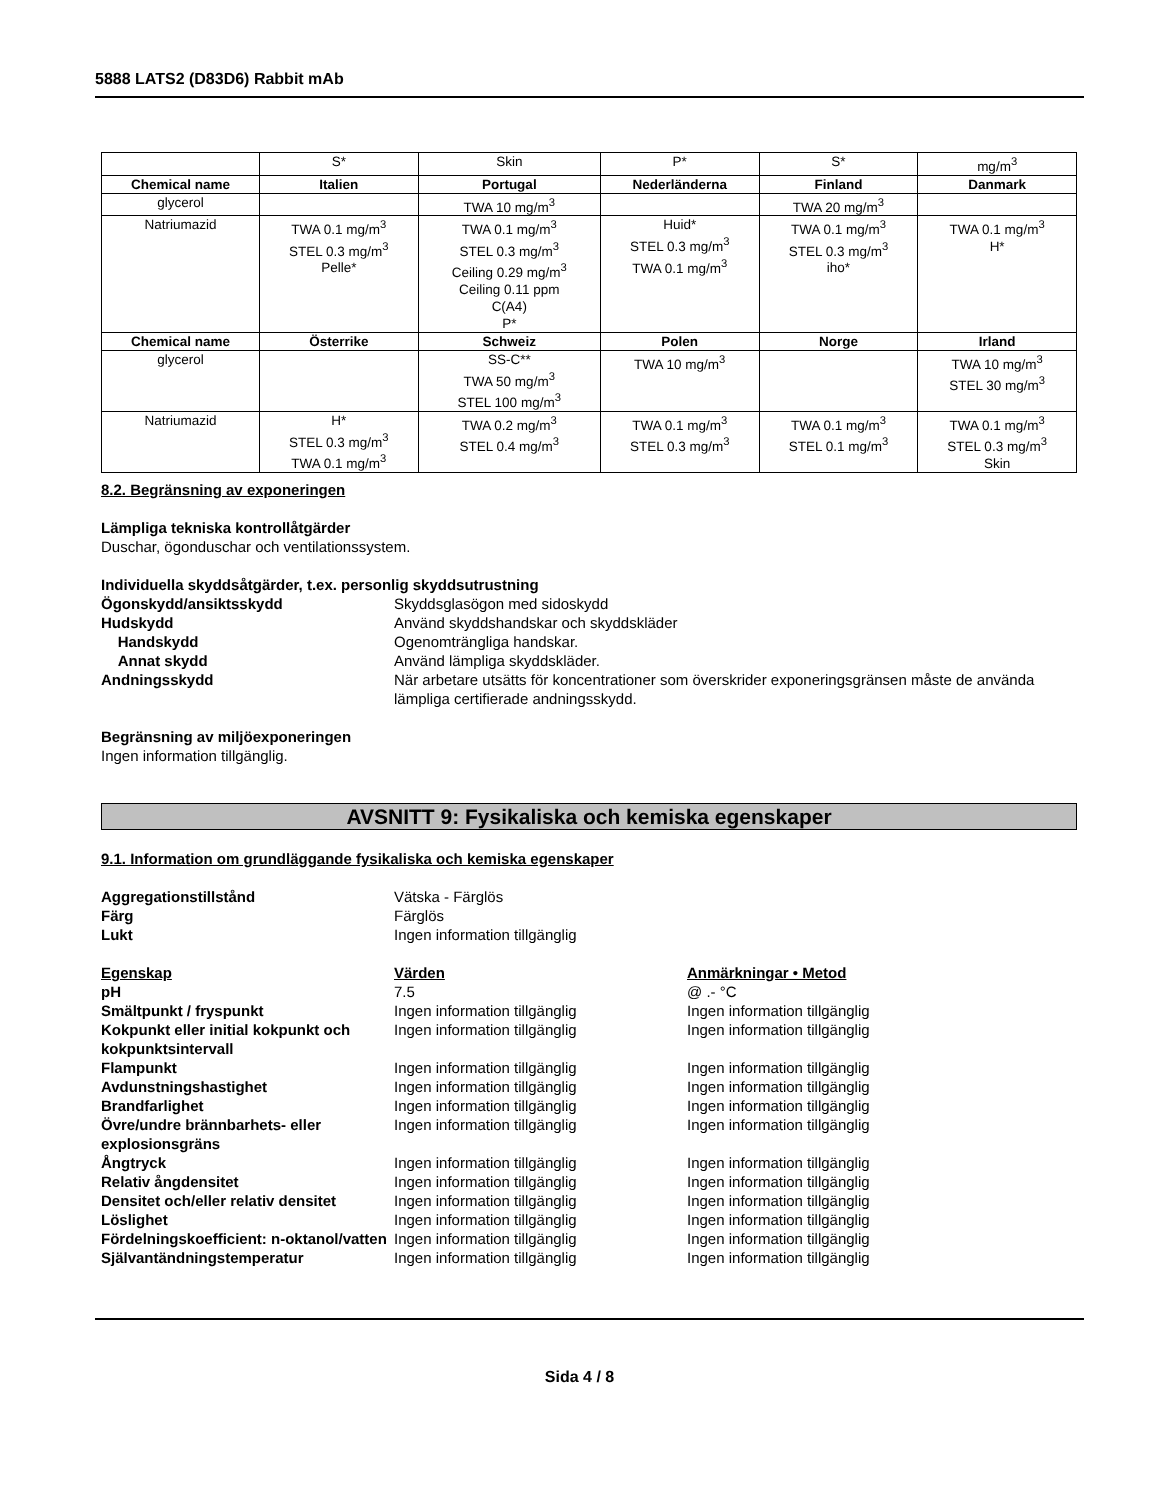5888 LATS2 (D83D6) Rabbit mAb
| | S* | Skin | P* | S* | mg/m<sup>3</sup> |
| Chemical name | Italien | Portugal | Nederländerna | Finland | Danmark |
| glycerol | | TWA 10 mg/m<sup>3</sup> | | TWA 20 mg/m<sup>3</sup> | |
| Natriumazid | TWA 0.1 mg/m<sup>3</sup> STEL 0.3 mg/m<sup>3</sup> Pelle* | TWA 0.1 mg/m<sup>3</sup> STEL 0.3 mg/m<sup>3</sup> Ceiling 0.29 mg/m<sup>3</sup> Ceiling 0.11 ppm C(A4) P* | Huid* STEL 0.3 mg/m<sup>3</sup> TWA 0.1 mg/m<sup>3</sup> | TWA 0.1 mg/m<sup>3</sup> STEL 0.3 mg/m<sup>3</sup> iho* | TWA 0.1 mg/m<sup>3</sup> H* |
| Chemical name | Österrike | Schweiz | Polen | Norge | Irland |
| glycerol | | SS-C** TWA 50 mg/m<sup>3</sup> STEL 100 mg/m<sup>3</sup> | TWA 10 mg/m<sup>3</sup> | | TWA 10 mg/m<sup>3</sup> STEL 30 mg/m<sup>3</sup> |
| Natriumazid | H* STEL 0.3 mg/m<sup>3</sup> TWA 0.1 mg/m<sup>3</sup> | TWA 0.2 mg/m<sup>3</sup> STEL 0.4 mg/m<sup>3</sup> | TWA 0.1 mg/m<sup>3</sup> STEL 0.3 mg/m<sup>3</sup> | TWA 0.1 mg/m<sup>3</sup> STEL 0.1 mg/m<sup>3</sup> | TWA 0.1 mg/m<sup>3</sup> STEL 0.3 mg/m<sup>3</sup> Skin |
8.2. Begränsning av exponeringen
Lämpliga tekniska kontrollåtgärder
Duschar, ögonduschar och ventilationssystem.
Individuella skyddsåtgärder, t.ex. personlig skyddsutrustning
Ögonskydd/ansiktsskydd Skyddsglasögon med sidoskydd
Hudskydd Använd skyddshandskar och skyddskläder
Handskydd Ogenomträngliga handskar.
Annat skydd Använd lämpliga skyddskläder.
Andningsskydd När arbetare utsätts för koncentrationer som överskrider exponeringsgränsen måste de använda lämpliga certifierade andningsskydd.
Begränsning av miljöexponeringen
Ingen information tillgänglig.
AVSNITT 9: Fysikaliska och kemiska egenskaper
9.1. Information om grundläggande fysikaliska och kemiska egenskaper
Aggregationstillstånd Vätska - Färglös
Färg Färglös
Lukt Ingen information tillgänglig
Egenskap Värden Anmärkningar • Metod
pH 7.5 @ .- °C
Smältpunkt / fryspunkt Ingen information tillgänglig Ingen information tillgänglig
Kokpunkt eller initial kokpunkt och kokpunktsintervall
Ingen information tillgänglig Ingen information tillgänglig
Flampunkt Ingen information tillgänglig Ingen information tillgänglig
Avdunstningshastighet Ingen information tillgänglig Ingen information tillgänglig
Brandfarlighet Ingen information tillgänglig Ingen information tillgänglig
Övre/undre brännbarhets- eller explosionsgräns
Ingen information tillgänglig Ingen information tillgänglig
Ångtryck Ingen information tillgänglig Ingen information tillgänglig
Relativ ångdensitet Ingen information tillgänglig Ingen information tillgänglig
Densitet och/eller relativ densitet
Ingen information tillgänglig Ingen information tillgänglig
Löslighet Ingen information tillgänglig Ingen information tillgänglig
Fördelningskoefficient: n-oktanol/vatten
Ingen information tillgänglig Ingen information tillgänglig
Självantändningstemperatur Ingen information tillgänglig Ingen information tillgänglig
Sida 4 / 8